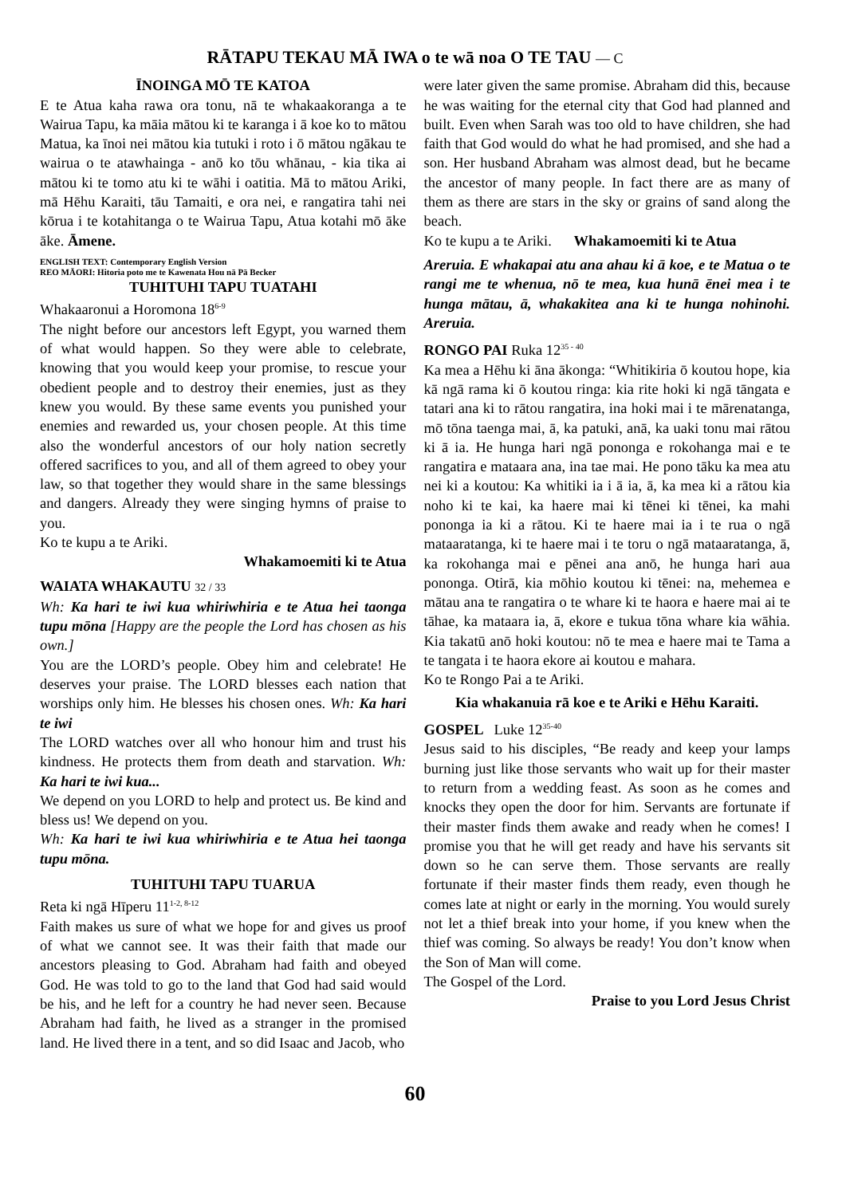RĀTAPU TEKAU MĀ IWA o te wā noa O TE TAU — C
ĪNOINGA MŌ TE KATOA
E te Atua kaha rawa ora tonu, nā te whakaakoranga a te Wairua Tapu, ka māia mātou ki te karanga i ā koe ko to mātou Matua, ka īnoi nei mātou kia tutuki i roto i ō mātou ngākau te wairua o te atawhainga - anō ko tōu whānau, - kia tika ai mātou ki te tomo atu ki te wāhi i oatitia. Mā to mātou Ariki, mā Hēhu Karaiti, tāu Tamaiti, e ora nei, e rangatira tahi nei kōrua i te kotahitanga o te Wairua Tapu, Atua kotahi mō āke āke. Āmene.
ENGLISH TEXT: Contemporary English Version
REO MĀORI: Hitoria poto me te Kawenata Hou nā Pā Becker
TUHITUHI TAPU TUATAHI
Whakaaronui a Horomona 18<sup>6-9</sup>
The night before our ancestors left Egypt, you warned them of what would happen. So they were able to celebrate, knowing that you would keep your promise, to rescue your obedient people and to destroy their enemies, just as they knew you would. By these same events you punished your enemies and rewarded us, your chosen people. At this time also the wonderful ancestors of our holy nation secretly offered sacrifices to you, and all of them agreed to obey your law, so that together they would share in the same blessings and dangers. Already they were singing hymns of praise to you.
Ko te kupu a te Ariki.
Whakamoemiti ki te Atua
WAIATA WHAKAUTU 32 / 33
Wh: Ka hari te iwi kua whiriwhiria e te Atua hei taonga tupu mōna [Happy are the people the Lord has chosen as his own.]
You are the LORD’s people. Obey him and celebrate! He deserves your praise. The LORD blesses each nation that worships only him. He blesses his chosen ones. Wh: Ka hari te iwi
The LORD watches over all who honour him and trust his kindness. He protects them from death and starvation. Wh: Ka hari te iwi kua...
We depend on you LORD to help and protect us. Be kind and bless us! We depend on you.
Wh: Ka hari te iwi kua whiriwhiria e te Atua hei taonga tupu mōna.
TUHITUHI TAPU TUARUA
Reta ki ngā Hīperu 11<sup>1-2, 8-12</sup>
Faith makes us sure of what we hope for and gives us proof of what we cannot see. It was their faith that made our ancestors pleasing to God. Abraham had faith and obeyed God. He was told to go to the land that God had said would be his, and he left for a country he had never seen. Because Abraham had faith, he lived as a stranger in the promised land. He lived there in a tent, and so did Isaac and Jacob, who
were later given the same promise. Abraham did this, because he was waiting for the eternal city that God had planned and built. Even when Sarah was too old to have children, she had faith that God would do what he had promised, and she had a son. Her husband Abraham was almost dead, but he became the ancestor of many people. In fact there are as many of them as there are stars in the sky or grains of sand along the beach.
Ko te kupu a te Ariki. Whakamoemiti ki te Atua
Areruia. E whakapai atu ana ahau ki ā koe, e te Matua o te rangi me te whenua, nō te mea, kua hunā ēnei mea i te hunga mātau, ā, whakakitea ana ki te hunga nohinohi. Areruia.
RONGO PAI Ruka 12<sup>35 - 40</sup>
Ka mea a Hēhu ki āna ākonga: “Whitikiria ō koutou hope, kia kā ngā rama ki ō koutou ringa: kia rite hoki ki ngā tāngata e tatari ana ki to rātou rangatira, ina hoki mai i te mārenatanga, mō tōna taenga mai, ā, ka patuki, anā, ka uaki tonu mai rātou ki ā ia. He hunga hari ngā pononga e rokohanga mai e te rangatira e mataara ana, ina tae mai. He pono tāku ka mea atu nei ki a koutou: Ka whitiki ia i ā ia, ā, ka mea ki a rātou kia noho ki te kai, ka haere mai ki tēnei ki tēnei, ka mahi pononga ia ki a rātou. Ki te haere mai ia i te rua o ngā mataaratanga, ki te haere mai i te toru o ngā mataaratanga, ā, ka rokohanga mai e pēnei ana anō, he hunga hari aua pononga. Otirā, kia mōhio koutou ki tēnei: na, mehemea e mātau ana te rangatira o te whare ki te haora e haere mai ai te tāhae, ka mataara ia, ā, ekore e tukua tōna whare kia wāhia. Kia takatū anō hoki koutou: nō te mea e haere mai te Tama a te tangata i te haora ekore ai koutou e mahara.
Ko te Rongo Pai a te Ariki.
Kia whakanuia rā koe e te Ariki e Hēhu Karaiti.
GOSPEL Luke 12<sup>35-40</sup>
Jesus said to his disciples, “Be ready and keep your lamps burning just like those servants who wait up for their master to return from a wedding feast. As soon as he comes and knocks they open the door for him. Servants are fortunate if their master finds them awake and ready when he comes! I promise you that he will get ready and have his servants sit down so he can serve them. Those servants are really fortunate if their master finds them ready, even though he comes late at night or early in the morning. You would surely not let a thief break into your home, if you knew when the thief was coming. So always be ready! You don’t know when the Son of Man will come.
The Gospel of the Lord.
Praise to you Lord Jesus Christ
60